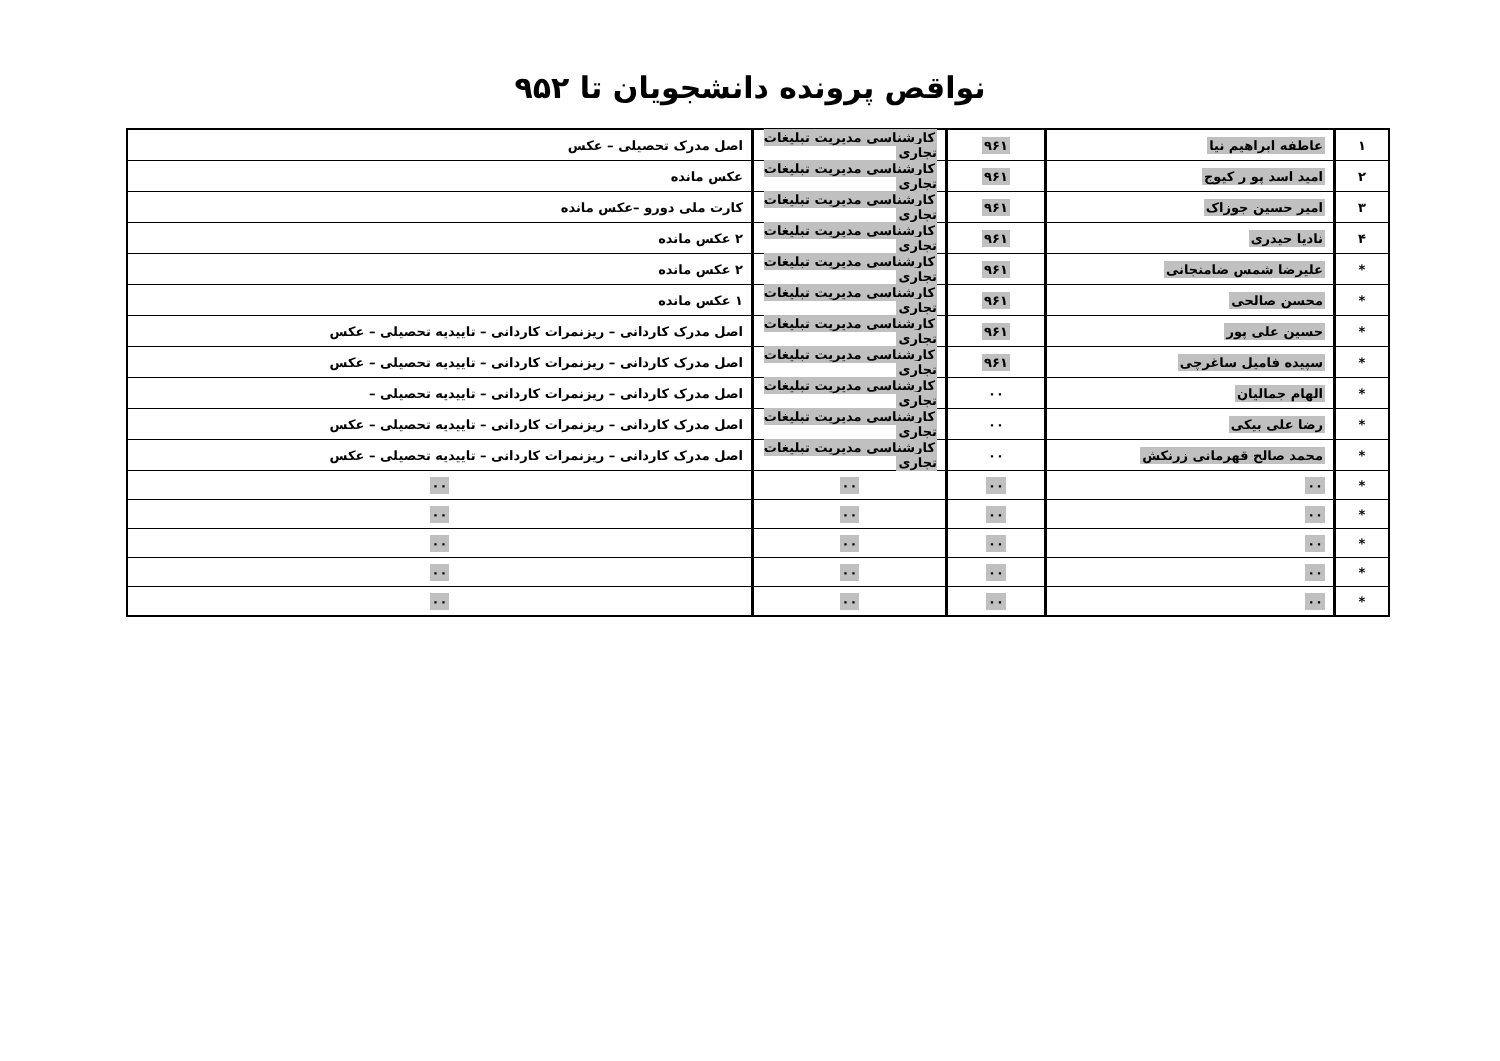نواقص پرونده دانشجویان تا ۹۵۲
| ۱ | عاطفه ابراهیم نیا | ۹۶۱ | کارشناسی مدیریت تبلیغات تجاری | اصل مدرک تحصیلی – عکس |
| ۲ | امید اسد پو ر کیوج | ۹۶۱ | کارشناسی مدیریت تبلیغات تجاری | عکس مانده |
| ۳ | امیر حسین جوزاک | ۹۶۱ | کارشناسی مدیریت تبلیغات تجاری | کارت ملی دورو –عکس مانده |
| ۴ | نادیا حیدری | ۹۶۱ | کارشناسی مدیریت تبلیغات تجاری | ۲ عکس مانده |
| * | علیرضا شمس ضامنجانی | ۹۶۱ | کارشناسی مدیریت تبلیغات تجاری | ۲ عکس مانده |
| * | محسن صالحی | ۹۶۱ | کارشناسی مدیریت تبلیغات تجاری | ۱ عکس مانده |
| * | حسین علی پور | ۹۶۱ | کارشناسی مدیریت تبلیغات تجاری | اصل مدرک کاردانی – ریزنمرات کاردانی – تاییدیه تحصیلی – عکس |
| * | سپیده فامیل ساغرچی | ۹۶۱ | کارشناسی مدیریت تبلیغات تجاری | اصل مدرک کاردانی – ریزنمرات کاردانی – تاییدیه تحصیلی – عکس |
| * | الهام جمالیان | ۰۰ | کارشناسی مدیریت تبلیغات تجاری | اصل مدرک کاردانی – ریزنمرات کاردانی – تاییدیه تحصیلی – |
| * | رضا علی بیکی | ۰۰ | کارشناسی مدیریت تبلیغات تجاری | اصل مدرک کاردانی – ریزنمرات کاردانی – تاییدیه تحصیلی – عکس |
| * | محمد صالح قهرمانی زرنکش | ۰۰ | کارشناسی مدیریت تبلیغات تجاری | اصل مدرک کاردانی – ریزنمرات کاردانی – تاییدیه تحصیلی – عکس |
| * | ۰۰ | ۰۰ | ۰۰ | ۰۰ |
| * | ۰۰ | ۰۰ | ۰۰ | ۰۰ |
| * | ۰۰ | ۰۰ | ۰۰ | ۰۰ |
| * | ۰۰ | ۰۰ | ۰۰ | ۰۰ |
| * | ۰۰ | ۰۰ | ۰۰ | ۰۰ |